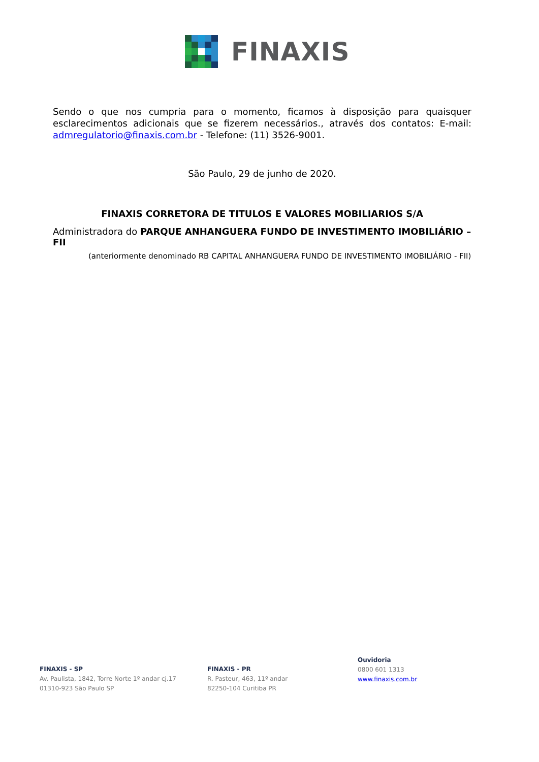FINAXIS
Sendo o que nos cumpria para o momento, ficamos à disposição para quaisquer esclarecimentos adicionais que se fizerem necessários., através dos contatos: E-mail: admregulatorio@finaxis.com.br - Telefone: (11) 3526-9001.
São Paulo, 29 de junho de 2020.
FINAXIS CORRETORA DE TITULOS E VALORES MOBILIARIOS S/A
Administradora do PARQUE ANHANGUERA FUNDO DE INVESTIMENTO IMOBILIÁRIO – FII
(anteriormente denominado RB CAPITAL ANHANGUERA FUNDO DE INVESTIMENTO IMOBILIÁRIO - FII)
FINAXIS - SP
Av. Paulista, 1842, Torre Norte 1º andar cj.17
01310-923 São Paulo SP
FINAXIS - PR
R. Pasteur, 463, 11º andar
82250-104 Curitiba PR
Ouvidoria
0800 601 1313
www.finaxis.com.br